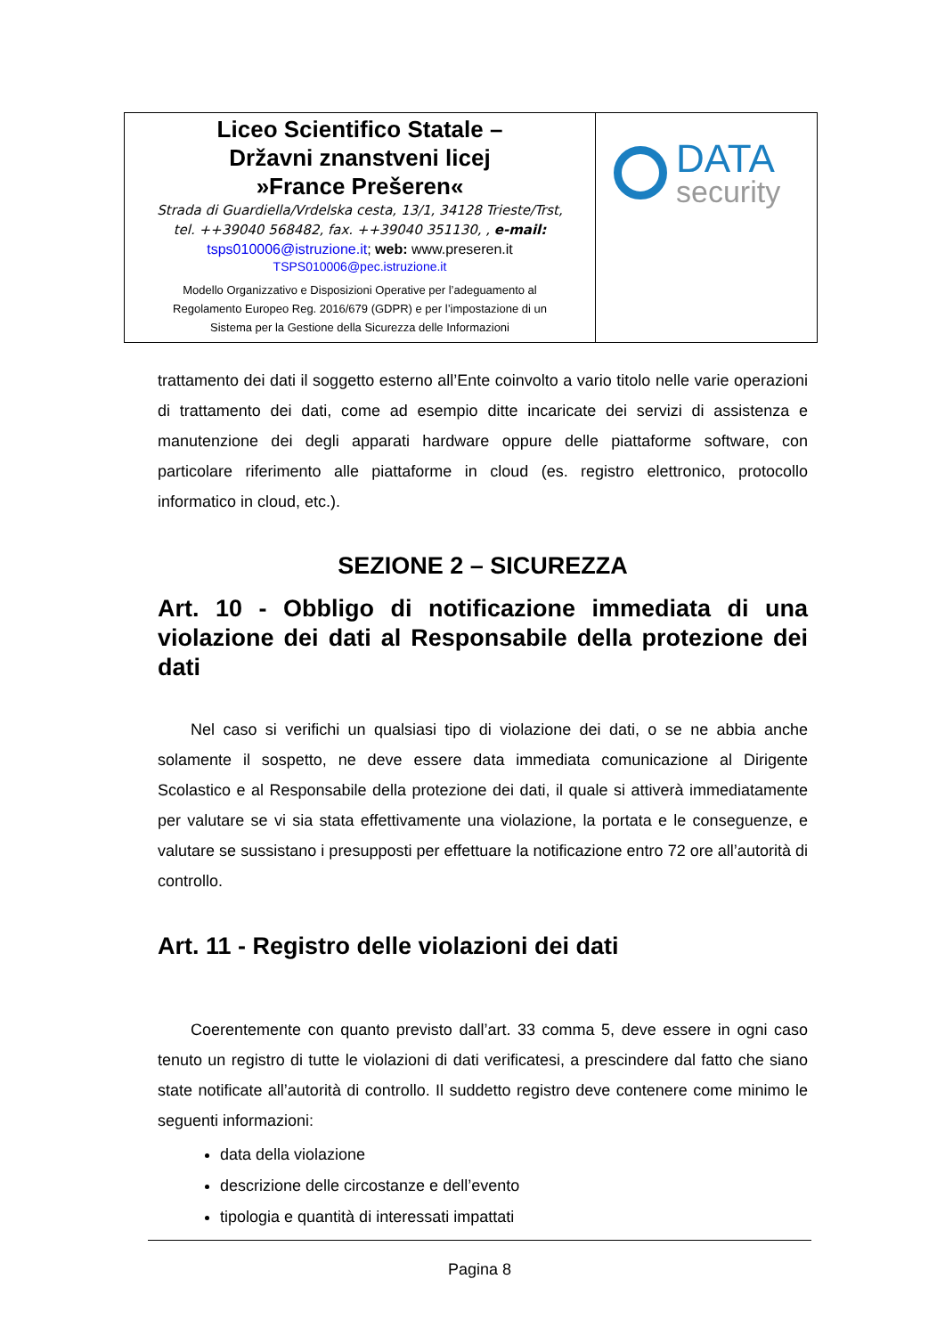| Liceo Scientifico Statale – Državni znanstveni licej »France Prešeren« Strada di Guardiella/Vrdelska cesta, 13/1, 34128 Trieste/Trst, tel. ++39040 568482, fax. ++39040 351130, , e-mail: tsps010006@istruzione.it ; web: www.preseren.it TSPS010006@pec.istruzione.it Modello Organizzativo e Disposizioni Operative per l’adeguamento al Regolamento Europeo Reg. 2016/679 (GDPR) e per l’impostazione di un Sistema per la Gestione della Sicurezza delle Informazioni | DATA security |
trattamento dei dati il soggetto esterno all’Ente coinvolto a vario titolo nelle varie operazioni di trattamento dei dati, come ad esempio ditte incaricate dei servizi di assistenza e manutenzione dei degli apparati hardware oppure delle piattaforme software, con particolare riferimento alle piattaforme in cloud (es. registro elettronico, protocollo informatico in cloud, etc.).
SEZIONE 2 – SICUREZZA
Art. 10 - Obbligo di notificazione immediata di una violazione dei dati al Responsabile della protezione dei dati
Nel caso si verifichi un qualsiasi tipo di violazione dei dati, o se ne abbia anche solamente il sospetto, ne deve essere data immediata comunicazione al Dirigente Scolastico e al Responsabile della protezione dei dati, il quale si attiverà immediatamente per valutare se vi sia stata effettivamente una violazione, la portata e le conseguenze, e valutare se sussistano i presupposti per effettuare la notificazione entro 72 ore all’autorità di controllo.
Art. 11 - Registro delle violazioni dei dati
Coerentemente con quanto previsto dall’art. 33 comma 5, deve essere in ogni caso tenuto un registro di tutte le violazioni di dati verificatesi, a prescindere dal fatto che siano state notificate all’autorità di controllo. Il suddetto registro deve contenere come minimo le seguenti informazioni:
data della violazione
descrizione delle circostanze e dell’evento
tipologia e quantità di interessati impattati
Pagina 8